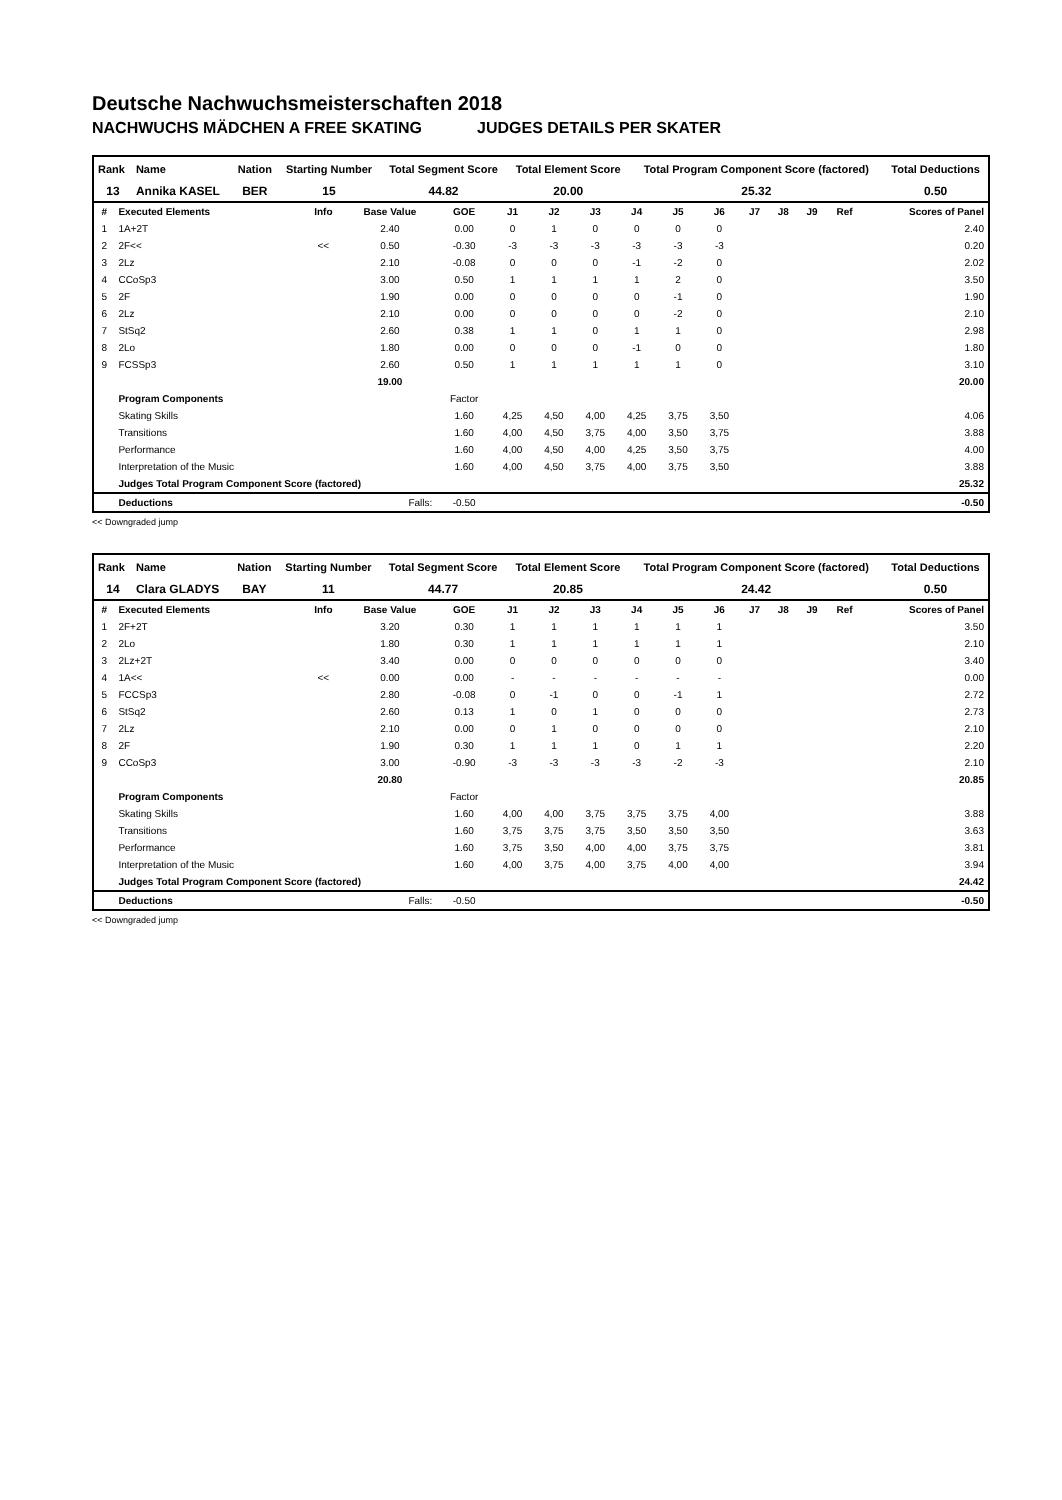Deutsche Nachwuchsmeisterschaften 2018
NACHWUCHS MÄDCHEN A FREE SKATING JUDGES DETAILS PER SKATER
| Rank | Name | Nation | Starting Number | Total Segment Score | Total Element Score | Total Program Component Score (factored) | Total Deductions |
| --- | --- | --- | --- | --- | --- | --- | --- |
| 13 | Annika KASEL | BER | 15 | 44.82 | 20.00 | 25.32 | 0.50 |
| # | Executed Elements | Info | Base Value | GOE | J1 | J2 | J3 | J4 | J5 | J6 | J7 | J8 | J9 | Ref | Scores of Panel |
| 1 | 1A+2T | | 2.40 | 0.00 | 0 | 1 | 0 | 0 | 0 | 0 | | | | | 2.40 |
| 2 | 2F<< | << | 0.50 | -0.30 | -3 | -3 | -3 | -3 | -3 | -3 | | | | | 0.20 |
| 3 | 2Lz | | 2.10 | -0.08 | 0 | 0 | 0 | -1 | -2 | 0 | | | | | 2.02 |
| 4 | CCoSp3 | | 3.00 | 0.50 | 1 | 1 | 1 | 1 | 2 | 0 | | | | | 3.50 |
| 5 | 2F | | 1.90 | 0.00 | 0 | 0 | 0 | 0 | -1 | 0 | | | | | 1.90 |
| 6 | 2Lz | | 2.10 | 0.00 | 0 | 0 | 0 | 0 | -2 | 0 | | | | | 2.10 |
| 7 | StSq2 | | 2.60 | 0.38 | 1 | 1 | 0 | 1 | 1 | 0 | | | | | 2.98 |
| 8 | 2Lo | | 1.80 | 0.00 | 0 | 0 | 0 | -1 | 0 | 0 | | | | | 1.80 |
| 9 | FCSSp3 | | 2.60 | 0.50 | 1 | 1 | 1 | 1 | 1 | 0 | | | | | 3.10 |
| | | | 19.00 | | | | | | | | | | | | 20.00 |
| | Program Components | | | Factor | | | | | | | | | | | |
| | Skating Skills | | | 1.60 | 4,25 | 4,50 | 4,00 | 4,25 | 3,75 | 3,50 | | | | | 4.06 |
| | Transitions | | | 1.60 | 4,00 | 4,50 | 3,75 | 4,00 | 3,50 | 3,75 | | | | | 3.88 |
| | Performance | | | 1.60 | 4,00 | 4,50 | 4,00 | 4,25 | 3,50 | 3,75 | | | | | 4.00 |
| | Interpretation of the Music | | | 1.60 | 4,00 | 4,50 | 3,75 | 4,00 | 3,75 | 3,50 | | | | | 3.88 |
| | Judges Total Program Component Score (factored) | | | | | | | | | | | | | | 25.32 |
| | Deductions | Falls: | | -0.50 | | | | | | | | | | | -0.50 |
<< Downgraded jump
| Rank | Name | Nation | Starting Number | Total Segment Score | Total Element Score | Total Program Component Score (factored) | Total Deductions |
| --- | --- | --- | --- | --- | --- | --- | --- |
| 14 | Clara GLADYS | BAY | 11 | 44.77 | 20.85 | 24.42 | 0.50 |
| # | Executed Elements | Info | Base Value | GOE | J1 | J2 | J3 | J4 | J5 | J6 | J7 | J8 | J9 | Ref | Scores of Panel |
| 1 | 2F+2T | | 3.20 | 0.30 | 1 | 1 | 1 | 1 | 1 | 1 | | | | | 3.50 |
| 2 | 2Lo | | 1.80 | 0.30 | 1 | 1 | 1 | 1 | 1 | 1 | | | | | 2.10 |
| 3 | 2Lz+2T | | 3.40 | 0.00 | 0 | 0 | 0 | 0 | 0 | 0 | | | | | 3.40 |
| 4 | 1A<< | << | 0.00 | 0.00 | - | - | - | - | - | - | | | | | 0.00 |
| 5 | FCCSp3 | | 2.80 | -0.08 | 0 | -1 | 0 | 0 | -1 | 1 | | | | | 2.72 |
| 6 | StSq2 | | 2.60 | 0.13 | 1 | 0 | 1 | 0 | 0 | 0 | | | | | 2.73 |
| 7 | 2Lz | | 2.10 | 0.00 | 0 | 1 | 0 | 0 | 0 | 0 | | | | | 2.10 |
| 8 | 2F | | 1.90 | 0.30 | 1 | 1 | 1 | 0 | 1 | 1 | | | | | 2.20 |
| 9 | CCoSp3 | | 3.00 | -0.90 | -3 | -3 | -3 | -3 | -2 | -3 | | | | | 2.10 |
| | | | 20.80 | | | | | | | | | | | | 20.85 |
| | Program Components | | | Factor | | | | | | | | | | | |
| | Skating Skills | | | 1.60 | 4,00 | 4,00 | 3,75 | 3,75 | 3,75 | 4,00 | | | | | 3.88 |
| | Transitions | | | 1.60 | 3,75 | 3,75 | 3,75 | 3,50 | 3,50 | 3,50 | | | | | 3.63 |
| | Performance | | | 1.60 | 3,75 | 3,50 | 4,00 | 4,00 | 3,75 | 3,75 | | | | | 3.81 |
| | Interpretation of the Music | | | 1.60 | 4,00 | 3,75 | 4,00 | 3,75 | 4,00 | 4,00 | | | | | 3.94 |
| | Judges Total Program Component Score (factored) | | | | | | | | | | | | | | 24.42 |
| | Deductions | Falls: | | -0.50 | | | | | | | | | | | -0.50 |
<< Downgraded jump